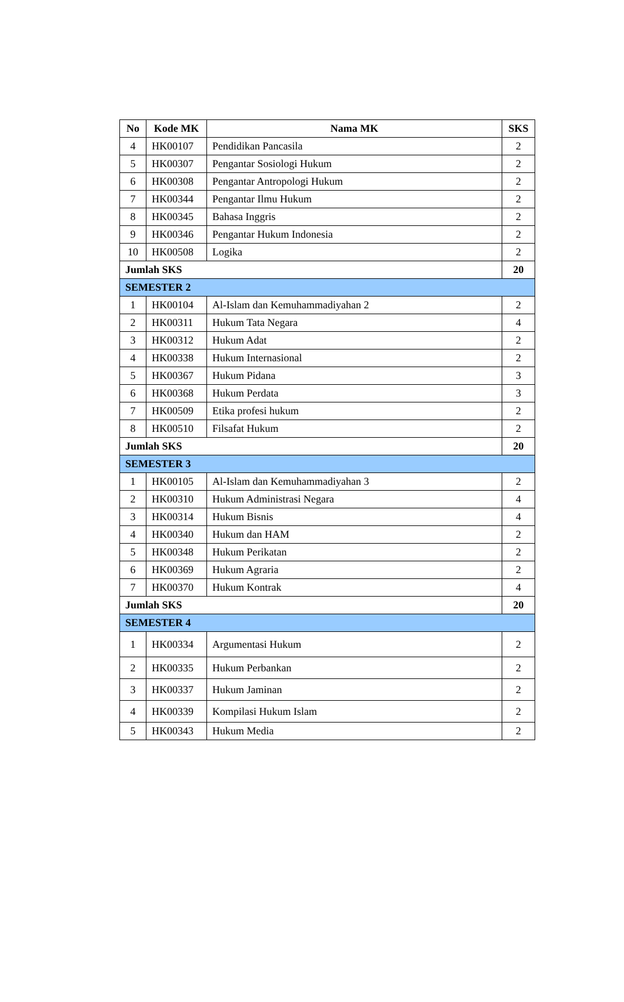| No | Kode MK | Nama MK | SKS |
| --- | --- | --- | --- |
| 4 | HK00107 | Pendidikan Pancasila | 2 |
| 5 | HK00307 | Pengantar Sosiologi Hukum | 2 |
| 6 | HK00308 | Pengantar Antropologi Hukum | 2 |
| 7 | HK00344 | Pengantar Ilmu Hukum | 2 |
| 8 | HK00345 | Bahasa Inggris | 2 |
| 9 | HK00346 | Pengantar Hukum Indonesia | 2 |
| 10 | HK00508 | Logika | 2 |
| Jumlah SKS | | | 20 |
| SEMESTER 2 | | | |
| 1 | HK00104 | Al-Islam dan Kemuhammadiyahan 2 | 2 |
| 2 | HK00311 | Hukum Tata Negara | 4 |
| 3 | HK00312 | Hukum Adat | 2 |
| 4 | HK00338 | Hukum Internasional | 2 |
| 5 | HK00367 | Hukum Pidana | 3 |
| 6 | HK00368 | Hukum Perdata | 3 |
| 7 | HK00509 | Etika profesi hukum | 2 |
| 8 | HK00510 | Filsafat Hukum | 2 |
| Jumlah SKS | | | 20 |
| SEMESTER 3 | | | |
| 1 | HK00105 | Al-Islam dan Kemuhammadiyahan 3 | 2 |
| 2 | HK00310 | Hukum Administrasi Negara | 4 |
| 3 | HK00314 | Hukum Bisnis | 4 |
| 4 | HK00340 | Hukum dan HAM | 2 |
| 5 | HK00348 | Hukum Perikatan | 2 |
| 6 | HK00369 | Hukum Agraria | 2 |
| 7 | HK00370 | Hukum Kontrak | 4 |
| Jumlah SKS | | | 20 |
| SEMESTER 4 | | | |
| 1 | HK00334 | Argumentasi Hukum | 2 |
| 2 | HK00335 | Hukum Perbankan | 2 |
| 3 | HK00337 | Hukum Jaminan | 2 |
| 4 | HK00339 | Kompilasi Hukum Islam | 2 |
| 5 | HK00343 | Hukum Media | 2 |